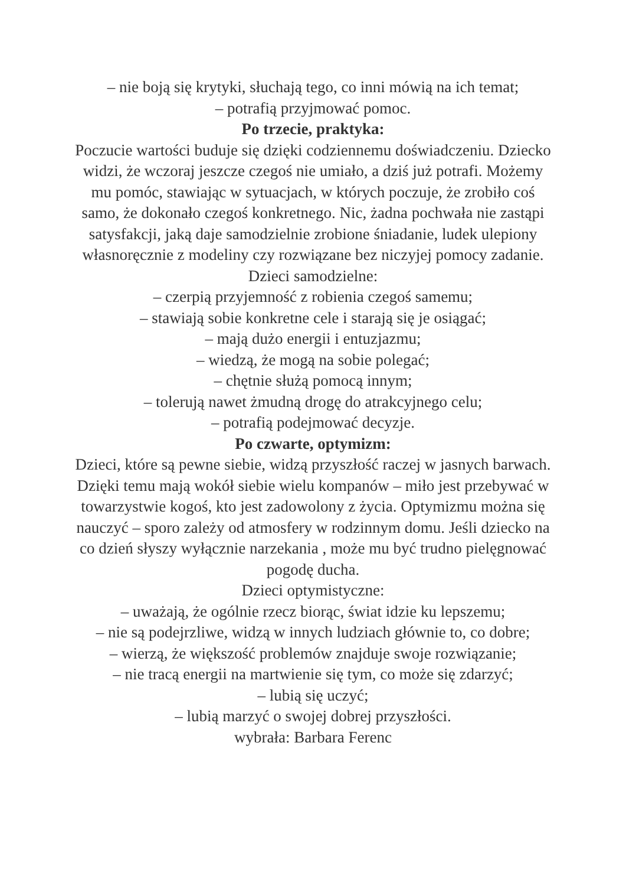– nie boją się krytyki, słuchają tego, co inni mówią na ich temat;
– potrafią przyjmować pomoc.
Po trzecie, praktyka:
Poczucie wartości buduje się dzięki codziennemu doświadczeniu. Dziecko widzi, że wczoraj jeszcze czegoś nie umiało, a dziś już potrafi. Możemy mu pomóc, stawiając w sytuacjach, w których poczuje, że zrobiło coś samo, że dokonało czegoś konkretnego. Nic, żadna pochwała nie zastąpi satysfakcji, jaką daje samodzielnie zrobione śniadanie, ludek ulepiony własnoręcznie z modeliny czy rozwiązane bez niczyjej pomocy zadanie.
Dzieci samodzielne:
– czerpią przyjemność z robienia czegoś samemu;
– stawiają sobie konkretne cele i starają się je osiągać;
– mają dużo energii i entuzjazmu;
– wiedzą, że mogą na sobie polegać;
– chętnie służą pomocą innym;
– tolerują nawet żmudną drogę do atrakcyjnego celu;
– potrafią podejmować decyzje.
Po czwarte, optymizm:
Dzieci, które są pewne siebie, widzą przyszłość raczej w jasnych barwach. Dzięki temu mają wokół siebie wielu kompanów – miło jest przebywać w towarzystwie kogoś, kto jest zadowolony z życia. Optymizmu można się nauczyć – sporo zależy od atmosfery w rodzinnym domu. Jeśli dziecko na co dzień słyszy wyłącznie narzekania , może mu być trudno pielęgnować pogodę ducha.
Dzieci optymistyczne:
– uważają, że ogólnie rzecz biorąc, świat idzie ku lepszemu;
– nie są podejrzliwe, widzą w innych ludziach głównie to, co dobre;
– wierzą, że większość problemów znajduje swoje rozwiązanie;
– nie tracą energii na martwienie się tym, co może się zdarzyć;
– lubią się uczyć;
– lubią marzyć o swojej dobrej przyszłości.
wybrała: Barbara Ferenc